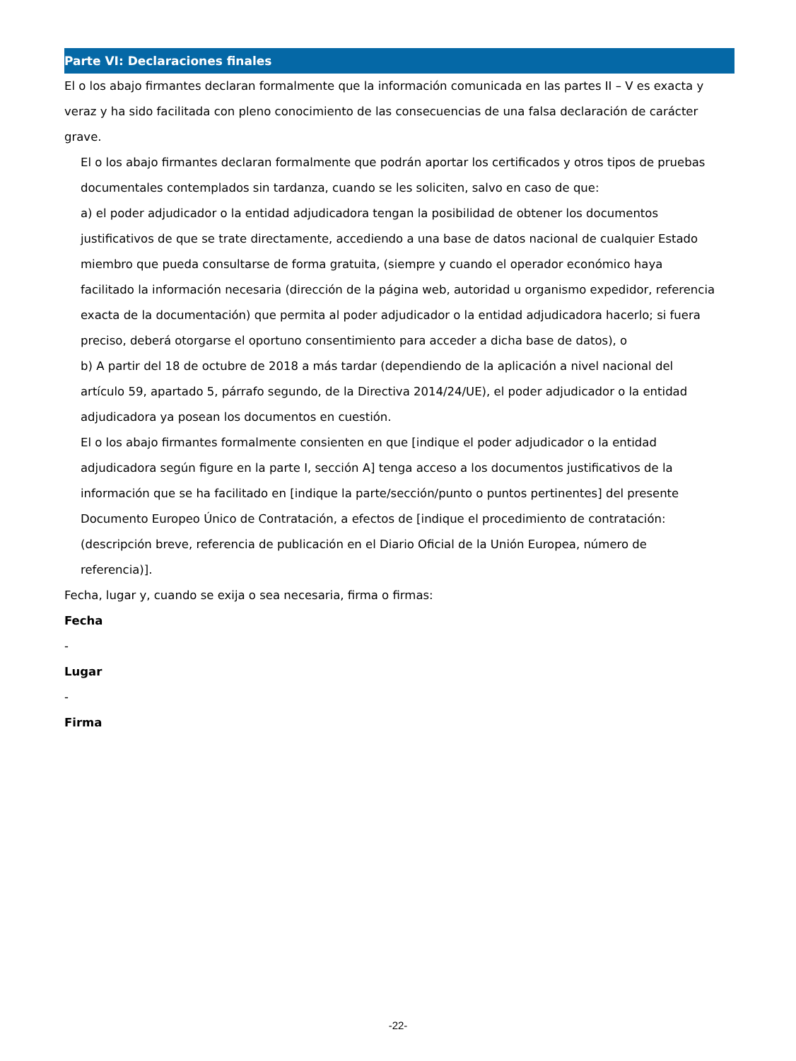Parte VI: Declaraciones finales
El o los abajo firmantes declaran formalmente que la información comunicada en las partes II – V es exacta y veraz y ha sido facilitada con pleno conocimiento de las consecuencias de una falsa declaración de carácter grave.
El o los abajo firmantes declaran formalmente que podrán aportar los certificados y otros tipos de pruebas documentales contemplados sin tardanza, cuando se les soliciten, salvo en caso de que:
a) el poder adjudicador o la entidad adjudicadora tengan la posibilidad de obtener los documentos justificativos de que se trate directamente, accediendo a una base de datos nacional de cualquier Estado miembro que pueda consultarse de forma gratuita, (siempre y cuando el operador económico haya facilitado la información necesaria (dirección de la página web, autoridad u organismo expedidor, referencia exacta de la documentación) que permita al poder adjudicador o la entidad adjudicadora hacerlo; si fuera preciso, deberá otorgarse el oportuno consentimiento para acceder a dicha base de datos), o
b) A partir del 18 de octubre de 2018 a más tardar (dependiendo de la aplicación a nivel nacional del artículo 59, apartado 5, párrafo segundo, de la Directiva 2014/24/UE), el poder adjudicador o la entidad adjudicadora ya posean los documentos en cuestión.
El o los abajo firmantes formalmente consienten en que [indique el poder adjudicador o la entidad adjudicadora según figure en la parte I, sección A] tenga acceso a los documentos justificativos de la información que se ha facilitado en [indique la parte/sección/punto o puntos pertinentes] del presente Documento Europeo Único de Contratación, a efectos de [indique el procedimiento de contratación: (descripción breve, referencia de publicación en el Diario Oficial de la Unión Europea, número de referencia)].
Fecha, lugar y, cuando se exija o sea necesaria, firma o firmas:
Fecha
-
Lugar
-
Firma
-22-